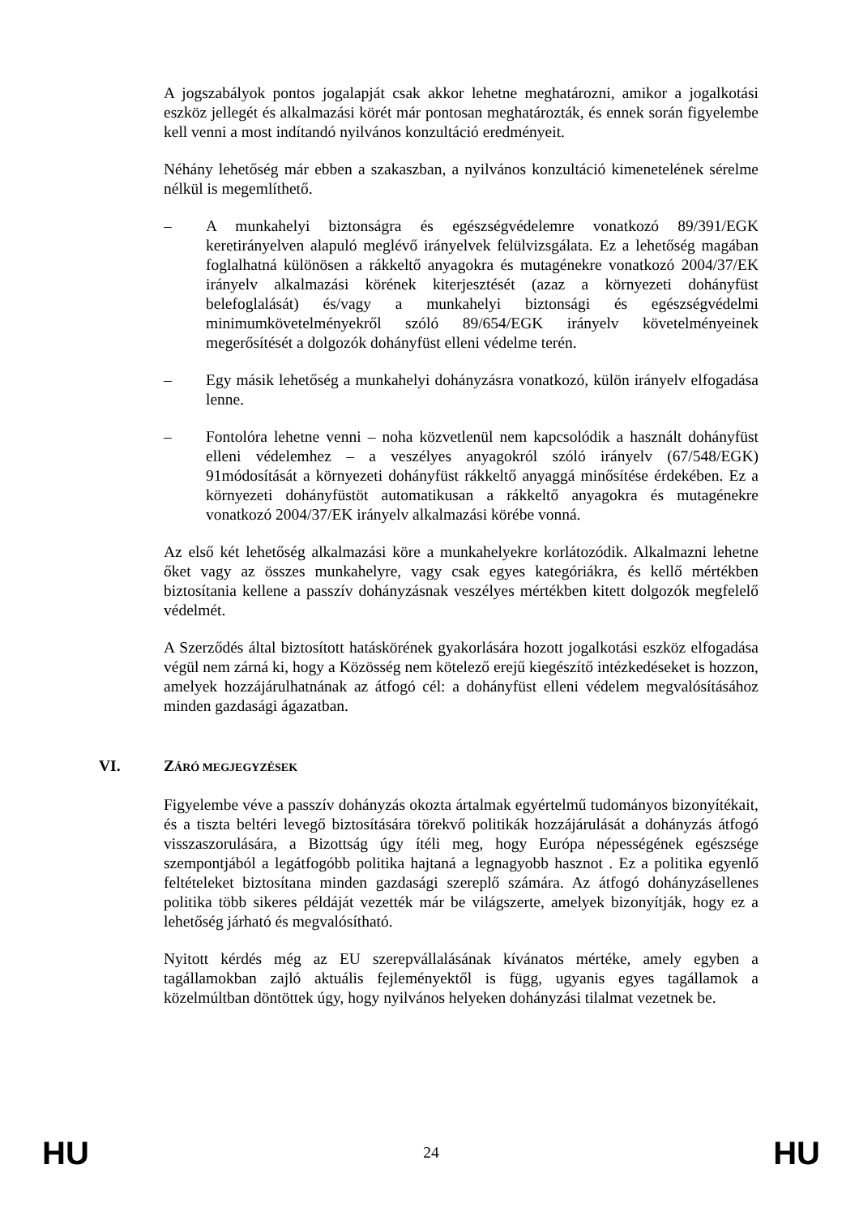A jogszabályok pontos jogalapját csak akkor lehetne meghatározni, amikor a jogalkotási eszköz jellegét és alkalmazási körét már pontosan meghatározták, és ennek során figyelembe kell venni a most indítandó nyilvános konzultáció eredményeit.
Néhány lehetőség már ebben a szakaszban, a nyilvános konzultáció kimenetelének sérelme nélkül is megemlíthető.
– A munkahelyi biztonságra és egészségvédelemre vonatkozó 89/391/EGK keretirányelven alapuló meglévő irányelvek felülvizsgálata. Ez a lehetőség magában foglalhatná különösen a rákkeltő anyagokra és mutagénekre vonatkozó 2004/37/EK irányelv alkalmazási körének kiterjesztését (azaz a környezeti dohányfüst belefoglalását) és/vagy a munkahelyi biztonsági és egészségvédelmi minimumkövetelményekről szóló 89/654/EGK irányelv követelményeinek megerősítését a dolgozók dohányfüst elleni védelme terén.
– Egy másik lehetőség a munkahelyi dohányzásra vonatkozó, külön irányelv elfogadása lenne.
– Fontolóra lehetne venni – noha közvetlenül nem kapcsolódik a használt dohányfüst elleni védelemhez – a veszélyes anyagokról szóló irányelv (67/548/EGK) 91módosítását a környezeti dohányfüst rákkeltő anyaggá minősítése érdekében. Ez a környezeti dohányfüstöt automatikusan a rákkeltő anyagokra és mutagénekre vonatkozó 2004/37/EK irányelv alkalmazási körébe vonná.
Az első két lehetőség alkalmazási köre a munkahelyekre korlátozódik. Alkalmazni lehetne őket vagy az összes munkahelyre, vagy csak egyes kategóriákra, és kellő mértékben biztosítania kellene a passzív dohányzásnak veszélyes mértékben kitett dolgozók megfelelő védelmét.
A Szerződés által biztosított hatáskörének gyakorlására hozott jogalkotási eszköz elfogadása végül nem zárná ki, hogy a Közösség nem kötelező erejű kiegészítő intézkedéseket is hozzon, amelyek hozzájárulhatnának az átfogó cél: a dohányfüst elleni védelem megvalósításához minden gazdasági ágazatban.
VI. ZÁRÓ MEGJEGYZÉSEK
Figyelembe véve a passzív dohányzás okozta ártalmak egyértelmű tudományos bizonyítékait, és a tiszta beltéri levegő biztosítására törekvő politikák hozzájárulását a dohányzás átfogó visszaszorulására, a Bizottság úgy ítéli meg, hogy Európa népességének egészsége szempontjából a legátfogóbb politika hajtaná a legnagyobb hasznot . Ez a politika egyenlő feltételeket biztosítana minden gazdasági szereplő számára. Az átfogó dohányzásellenes politika több sikeres példáját vezették már be világszerte, amelyek bizonyítják, hogy ez a lehetőség járható és megvalósítható.
Nyitott kérdés még az EU szerepvállalásának kívánatos mértéke, amely egyben a tagállamokban zajló aktuális fejleményektől is függ, ugyanis egyes tagállamok a közelmúltban döntöttek úgy, hogy nyilvános helyeken dohányzási tilalmat vezetnek be.
HU 24 HU